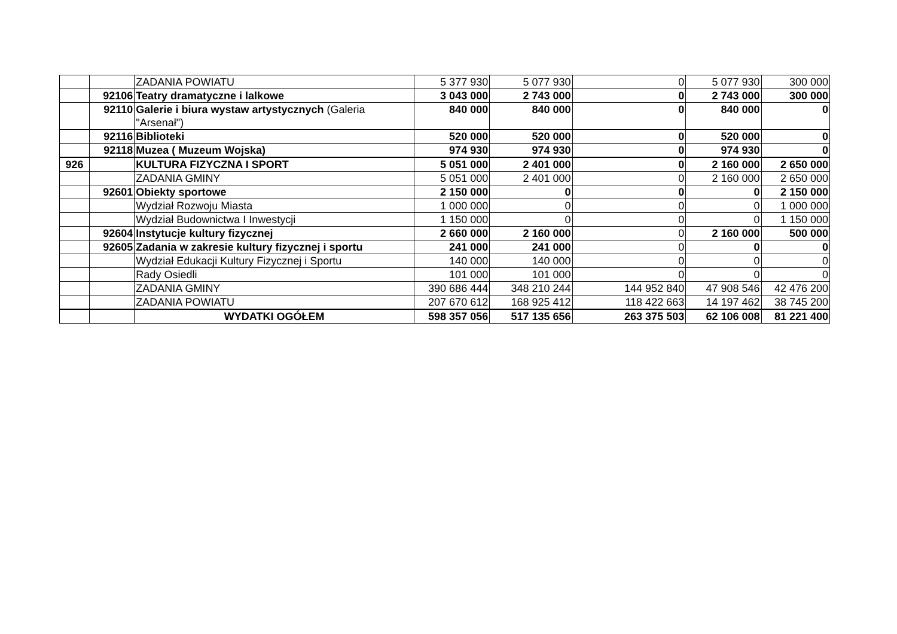| | | ZADANIA POWIATU | 5 377 930 | 5 077 930 | 0 | 5 077 930 | 300 000 |
| | 92106 | Teatry dramatyczne i lalkowe | 3 043 000 | 2 743 000 | 0 | 2 743 000 | 300 000 |
| | 92110 | Galerie i biura wystaw artystycznych (Galeria "Arsenał") | 840 000 | 840 000 | 0 | 840 000 | 0 |
| | 92116 | Biblioteki | 520 000 | 520 000 | 0 | 520 000 | 0 |
| | 92118 | Muzea ( Muzeum Wojska) | 974 930 | 974 930 | 0 | 974 930 | 0 |
| 926 | | KULTURA FIZYCZNA I SPORT | 5 051 000 | 2 401 000 | 0 | 2 160 000 | 2 650 000 |
| | | ZADANIA GMINY | 5 051 000 | 2 401 000 | 0 | 2 160 000 | 2 650 000 |
| | 92601 | Obiekty sportowe | 2 150 000 | 0 | 0 | 0 | 2 150 000 |
| | | Wydział Rozwoju Miasta | 1 000 000 | 0 | 0 | 0 | 1 000 000 |
| | | Wydział Budownictwa I Inwestycji | 1 150 000 | 0 | 0 | 0 | 1 150 000 |
| | 92604 | Instytucje kultury fizycznej | 2 660 000 | 2 160 000 | 0 | 2 160 000 | 500 000 |
| | 92605 | Zadania w zakresie kultury fizycznej i sportu | 241 000 | 241 000 | 0 | 0 | 0 |
| | | Wydział Edukacji Kultury Fizycznej i Sportu | 140 000 | 140 000 | 0 | 0 | 0 |
| | | Rady Osiedli | 101 000 | 101 000 | 0 | 0 | 0 |
| | | ZADANIA GMINY | 390 686 444 | 348 210 244 | 144 952 840 | 47 908 546 | 42 476 200 |
| | | ZADANIA POWIATU | 207 670 612 | 168 925 412 | 118 422 663 | 14 197 462 | 38 745 200 |
| | | WYDATKI OGÓŁEM | 598 357 056 | 517 135 656 | 263 375 503 | 62 106 008 | 81 221 400 |